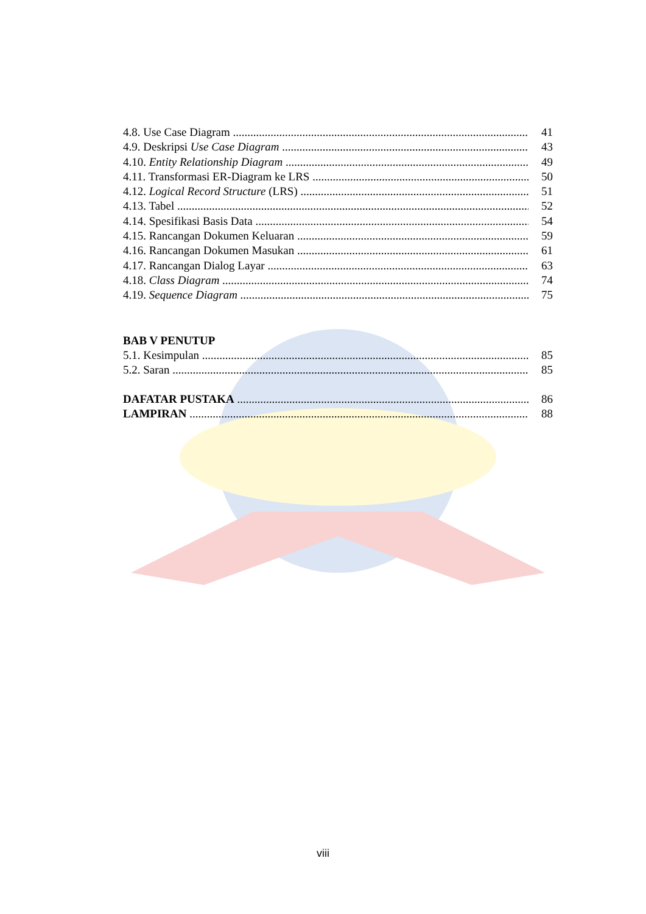4.8. Use Case Diagram 41
4.9. Deskripsi Use Case Diagram 43
4.10. Entity Relationship Diagram 49
4.11. Transformasi ER-Diagram ke LRS 50
4.12. Logical Record Structure (LRS) 51
4.13. Tabel 52
4.14. Spesifikasi Basis Data 54
4.15. Rancangan Dokumen Keluaran 59
4.16. Rancangan Dokumen Masukan 61
4.17. Rancangan Dialog Layar 63
4.18. Class Diagram 74
4.19. Sequence Diagram 75
BAB V PENUTUP
5.1. Kesimpulan 85
5.2. Saran 85
DAFATAR PUSTAKA 86
LAMPIRAN 88
viii